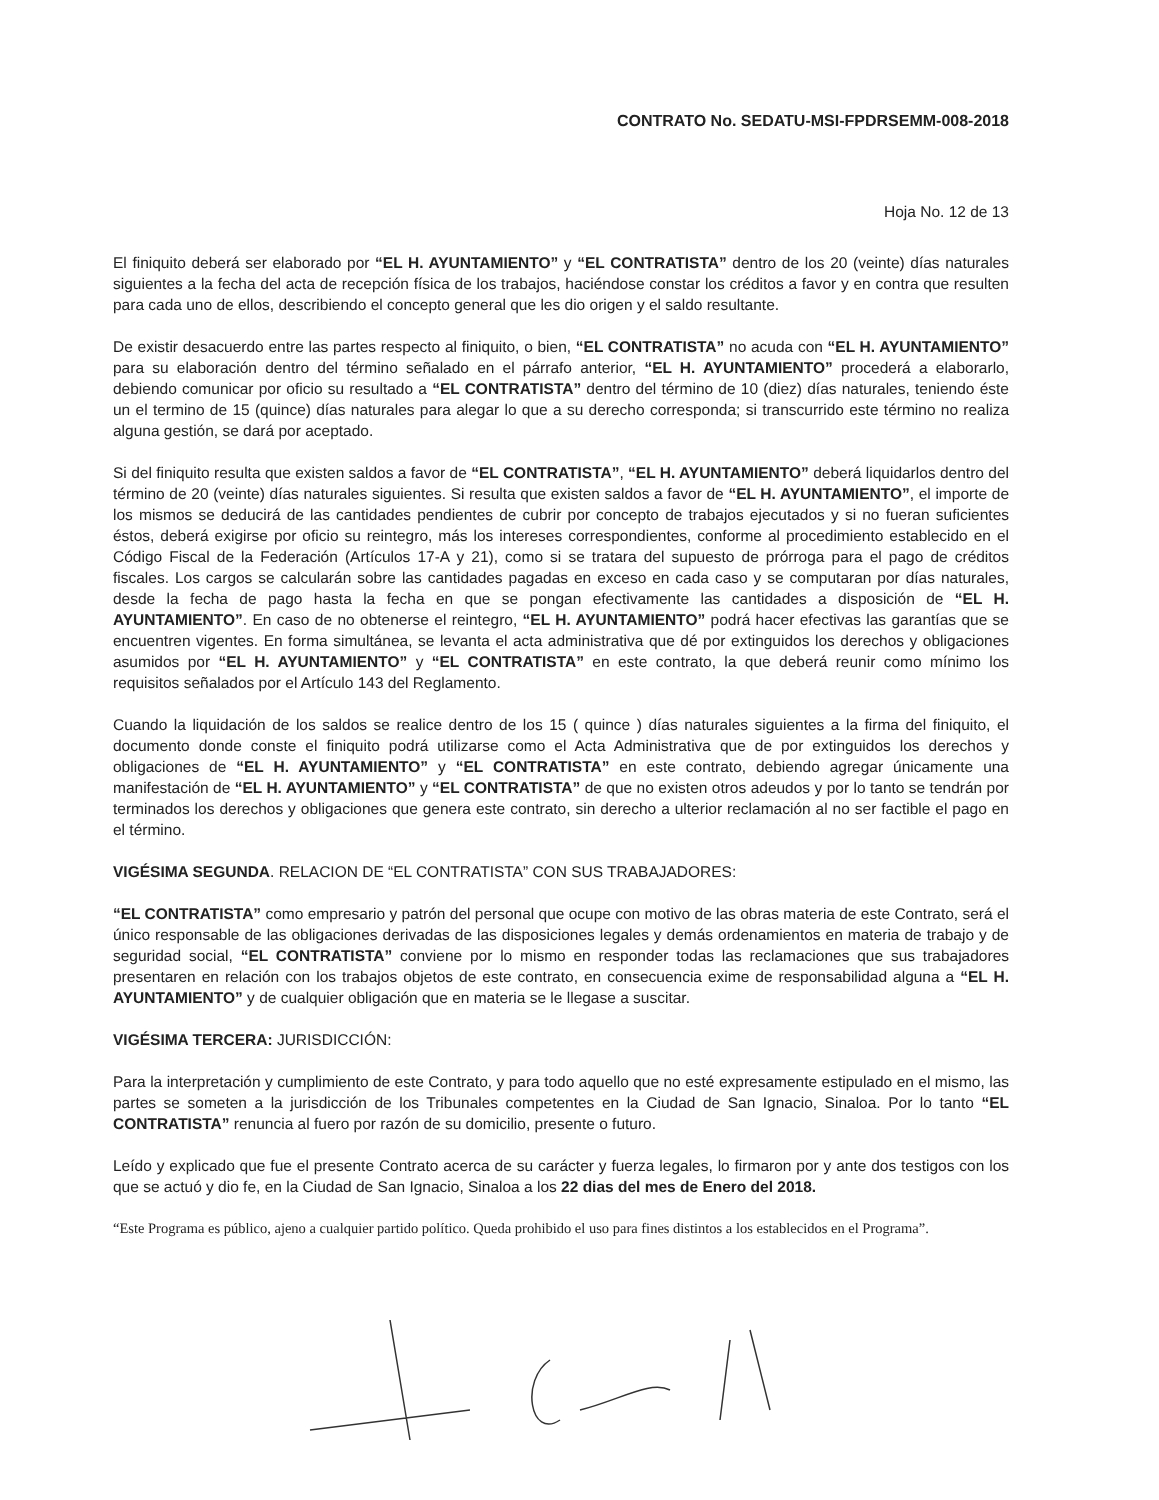CONTRATO No. SEDATU-MSI-FPDRSEMM-008-2018
Hoja No. 12 de 13
El finiquito deberá ser elaborado por “EL H. AYUNTAMIENTO” y “EL CONTRATISTA” dentro de los 20 (veinte) días naturales siguientes a la fecha del acta de recepción física de los trabajos, haciéndose constar los créditos a favor y en contra que resulten para cada uno de ellos, describiendo el concepto general que les dio origen y el saldo resultante.
De existir desacuerdo entre las partes respecto al finiquito, o bien, “EL CONTRATISTA” no acuda con “EL H. AYUNTAMIENTO” para su elaboración dentro del término señalado en el párrafo anterior, “EL H. AYUNTAMIENTO” procederá a elaborarlo, debiendo comunicar por oficio su resultado a “EL CONTRATISTA” dentro del término de 10 (diez) días naturales, teniendo éste un el termino de 15 (quince) días naturales para alegar lo que a su derecho corresponda; si transcurrido este término no realiza alguna gestión, se dará por aceptado.
Si del finiquito resulta que existen saldos a favor de “EL CONTRATISTA”, “EL H. AYUNTAMIENTO” deberá liquidarlos dentro del término de 20 (veinte) días naturales siguientes. Si resulta que existen saldos a favor de “EL H. AYUNTAMIENTO”, el importe de los mismos se deducirá de las cantidades pendientes de cubrir por concepto de trabajos ejecutados y si no fueran suficientes éstos, deberá exigirse por oficio su reintegro, más los intereses correspondientes, conforme al procedimiento establecido en el Código Fiscal de la Federación (Artículos 17-A y 21), como si se tratara del supuesto de prórroga para el pago de créditos fiscales. Los cargos se calcularán sobre las cantidades pagadas en exceso en cada caso y se computaran por días naturales, desde la fecha de pago hasta la fecha en que se pongan efectivamente las cantidades a disposición de “EL H. AYUNTAMIENTO”. En caso de no obtenerse el reintegro, “EL H. AYUNTAMIENTO” podrá hacer efectivas las garantías que se encuentren vigentes. En forma simultánea, se levanta el acta administrativa que dé por extinguidos los derechos y obligaciones asumidos por “EL H. AYUNTAMIENTO” y “EL CONTRATISTA” en este contrato, la que deberá reunir como mínimo los requisitos señalados por el Artículo 143 del Reglamento.
Cuando la liquidación de los saldos se realice dentro de los 15 ( quince ) días naturales siguientes a la firma del finiquito, el documento donde conste el finiquito podrá utilizarse como el Acta Administrativa que de por extinguidos los derechos y obligaciones de “EL H. AYUNTAMIENTO” y “EL CONTRATISTA” en este contrato, debiendo agregar únicamente una manifestación de “EL H. AYUNTAMIENTO” y “EL CONTRATISTA” de que no existen otros adeudos y por lo tanto se tendrán por terminados los derechos y obligaciones que genera este contrato, sin derecho a ulterior reclamación al no ser factible el pago en el término.
VIGÉSIMA SEGUNDA. RELACION DE “EL CONTRATISTA” CON SUS TRABAJADORES:
“EL CONTRATISTA” como empresario y patrón del personal que ocupe con motivo de las obras materia de este Contrato, será el único responsable de las obligaciones derivadas de las disposiciones legales y demás ordenamientos en materia de trabajo y de seguridad social, “EL CONTRATISTA” conviene por lo mismo en responder todas las reclamaciones que sus trabajadores presentaren en relación con los trabajos objetos de este contrato, en consecuencia exime de responsabilidad alguna a “EL H. AYUNTAMIENTO” y de cualquier obligación que en materia se le llegase a suscitar.
VIGÉSIMA TERCERA: JURISDICCIÓN:
Para la interpretación y cumplimiento de este Contrato, y para todo aquello que no esté expresamente estipulado en el mismo, las partes se someten a la jurisdicción de los Tribunales competentes en la Ciudad de San Ignacio, Sinaloa. Por lo tanto “EL CONTRATISTA” renuncia al fuero por razón de su domicilio, presente o futuro.
Leído y explicado que fue el presente Contrato acerca de su carácter y fuerza legales, lo firmaron por y ante dos testigos con los que se actuó y dio fe, en la Ciudad de San Ignacio, Sinaloa a los 22 dias del mes de Enero del 2018.
“Este Programa es público, ajeno a cualquier partido político. Queda prohibido el uso para fines distintos a los establecidos en el Programa”.